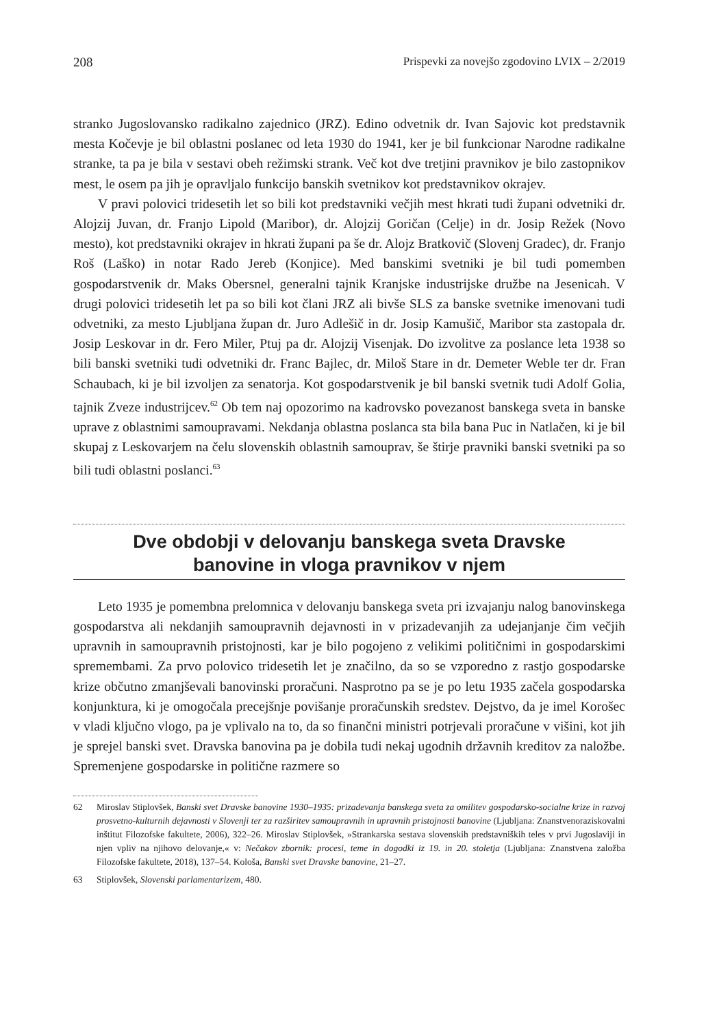208 Prispevki za novejšo zgodovino LVIX – 2/2019
stranko Jugoslovansko radikalno zajednico (JRZ). Edino odvetnik dr. Ivan Sajovic kot predstavnik mesta Kočevje je bil oblastni poslanec od leta 1930 do 1941, ker je bil funkcionar Narodne radikalne stranke, ta pa je bila v sestavi obeh režimski strank. Več kot dve tretjini pravnikov je bilo zastopnikov mest, le osem pa jih je opravljalo funkcijo banskih svetnikov kot predstavnikov okrajev.
V pravi polovici tridesetih let so bili kot predstavniki večjih mest hkrati tudi župani odvetniki dr. Alojzij Juvan, dr. Franjo Lipold (Maribor), dr. Alojzij Goričan (Celje) in dr. Josip Režek (Novo mesto), kot predstavniki okrajev in hkrati župani pa še dr. Alojz Bratkovič (Slovenj Gradec), dr. Franjo Roš (Laško) in notar Rado Jereb (Konjice). Med banskimi svetniki je bil tudi pomemben gospodarstvenik dr. Maks Obersnel, generalni tajnik Kranjske industrijske družbe na Jesenicah. V drugi polovici tridesetih let pa so bili kot člani JRZ ali bivše SLS za banske svetnike imenovani tudi odvetniki, za mesto Ljubljana župan dr. Juro Adlešič in dr. Josip Kamušič, Maribor sta zastopala dr. Josip Leskovar in dr. Fero Miler, Ptuj pa dr. Alojzij Visenjak. Do izvolitve za poslance leta 1938 so bili banski svetniki tudi odvetniki dr. Franc Bajlec, dr. Miloš Stare in dr. Demeter Weble ter dr. Fran Schaubach, ki je bil izvoljen za senatorja. Kot gospodarstvenik je bil banski svetnik tudi Adolf Golia, tajnik Zveze industrijcev.<sup>62</sup> Ob tem naj opozorimo na kadrovsko povezanost banskega sveta in banske uprave z oblastnimi samoupravami. Nekdanja oblastna poslanca sta bila bana Puc in Natlačen, ki je bil skupaj z Leskovarjem na čelu slovenskih oblastnih samouprav, še štirje pravniki banski svetniki pa so bili tudi oblastni poslanci.<sup>63</sup>
Dve obdobji v delovanju banskega sveta Dravske
banovine in vloga pravnikov v njem
Leto 1935 je pomembna prelomnica v delovanju banskega sveta pri izvajanju nalog banovinskega gospodarstva ali nekdanjih samoupravnih dejavnosti in v prizadevanjih za udejanjanje čim večjih upravnih in samoupravnih pristojnosti, kar je bilo pogojeno z velikimi političnimi in gospodarskimi spremembami. Za prvo polovico tridesetih let je značilno, da so se vzporedno z rastjo gospodarske krize občutno zmanjševali banovinski proračuni. Nasprotno pa se je po letu 1935 začela gospodarska konjunktura, ki je omogočala precejšnje povišanje proračunskih sredstev. Dejstvo, da je imel Korošec v vladi ključno vlogo, pa je vplivalo na to, da so finančni ministri potrjevali proračune v višini, kot jih je sprejel banski svet. Dravska banovina pa je dobila tudi nekaj ugodnih državnih kreditov za naložbe. Spremenjene gospodarske in politične razmere so
62 Miroslav Stiplovšek, Banski svet Dravske banovine 1930–1935: prizadevanja banskega sveta za omilitev gospodarsko-socialne krize in razvoj prosvetno-kulturnih dejavnosti v Slovenji ter za razširitev samoupravnih in upravnih pristojnosti banovine (Ljubljana: Znanstvenoraziskovalni inštitut Filozofske fakultete, 2006), 322–26. Miroslav Stiplovšek, »Strankarska sestava slovenskih predstavniških teles v prvi Jugoslaviji in njen vpliv na njihovo delovanje,« v: Nečakov zbornik: procesi, teme in dogodki iz 19. in 20. stoletja (Ljubljana: Znanstvena založba Filozofske fakultete, 2018), 137–54. Kološa, Banski svet Dravske banovine, 21–27.
63 Stiplovšek, Slovenski parlamentarizem, 480.